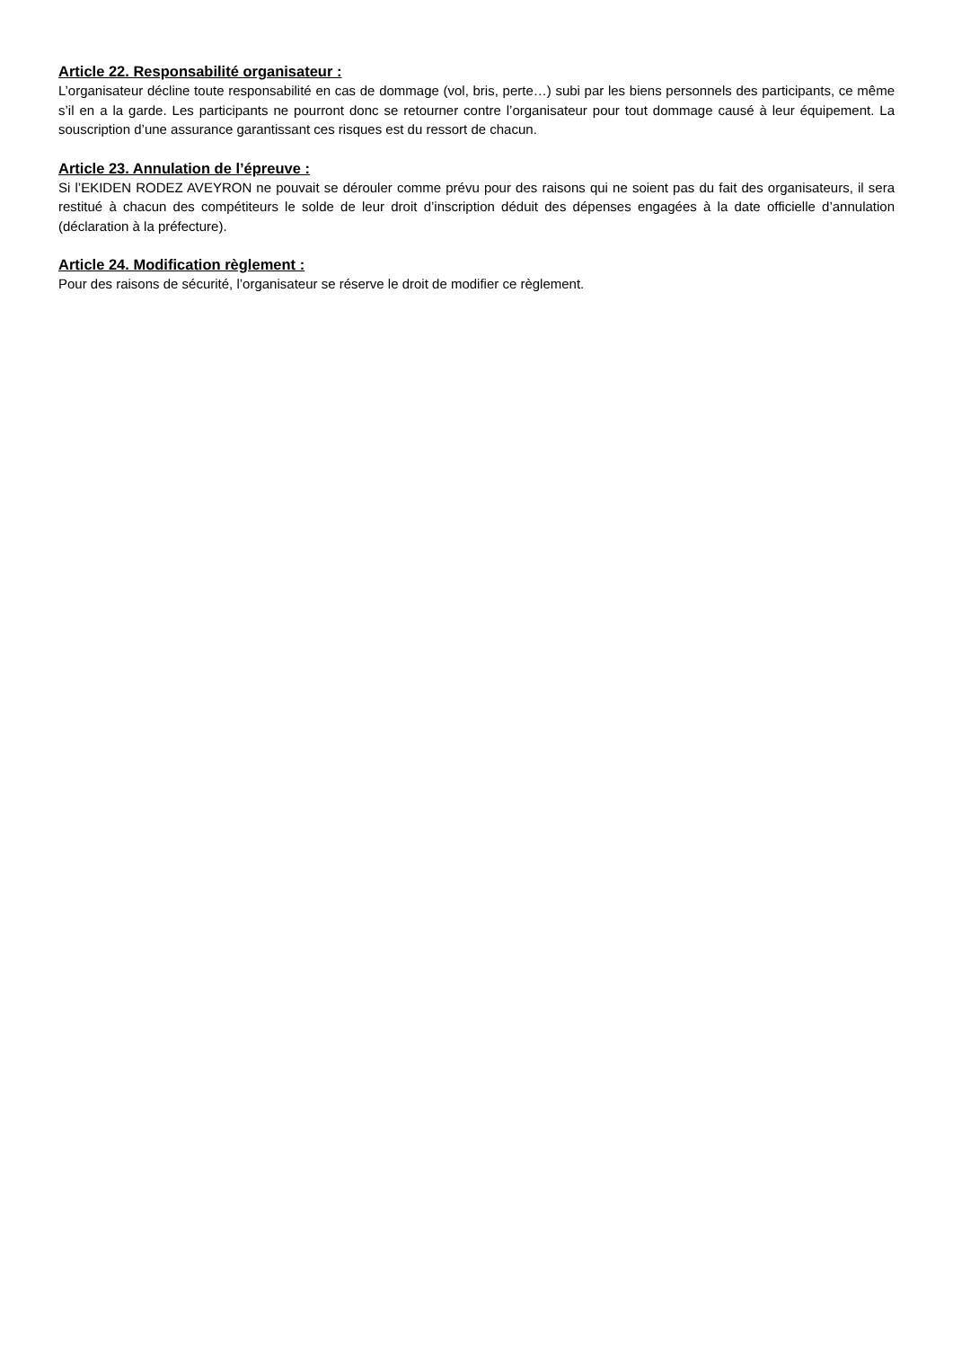Article 22. Responsabilité organisateur :
L’organisateur décline toute responsabilité en cas de dommage (vol, bris, perte…) subi par les biens personnels des participants, ce même s’il en a la garde. Les participants ne pourront donc se retourner contre l’organisateur pour tout dommage causé à leur équipement. La souscription d’une assurance garantissant ces risques est du ressort de chacun.
Article 23. Annulation de l’épreuve :
Si l’EKIDEN RODEZ AVEYRON ne pouvait se dérouler comme prévu pour des raisons qui ne soient pas du fait des organisateurs, il sera restitué à chacun des compétiteurs le solde de leur droit d’inscription déduit des dépenses engagées à la date officielle d’annulation (déclaration à la préfecture).
Article 24. Modification règlement :
Pour des raisons de sécurité, l’organisateur se réserve le droit de modifier ce règlement.